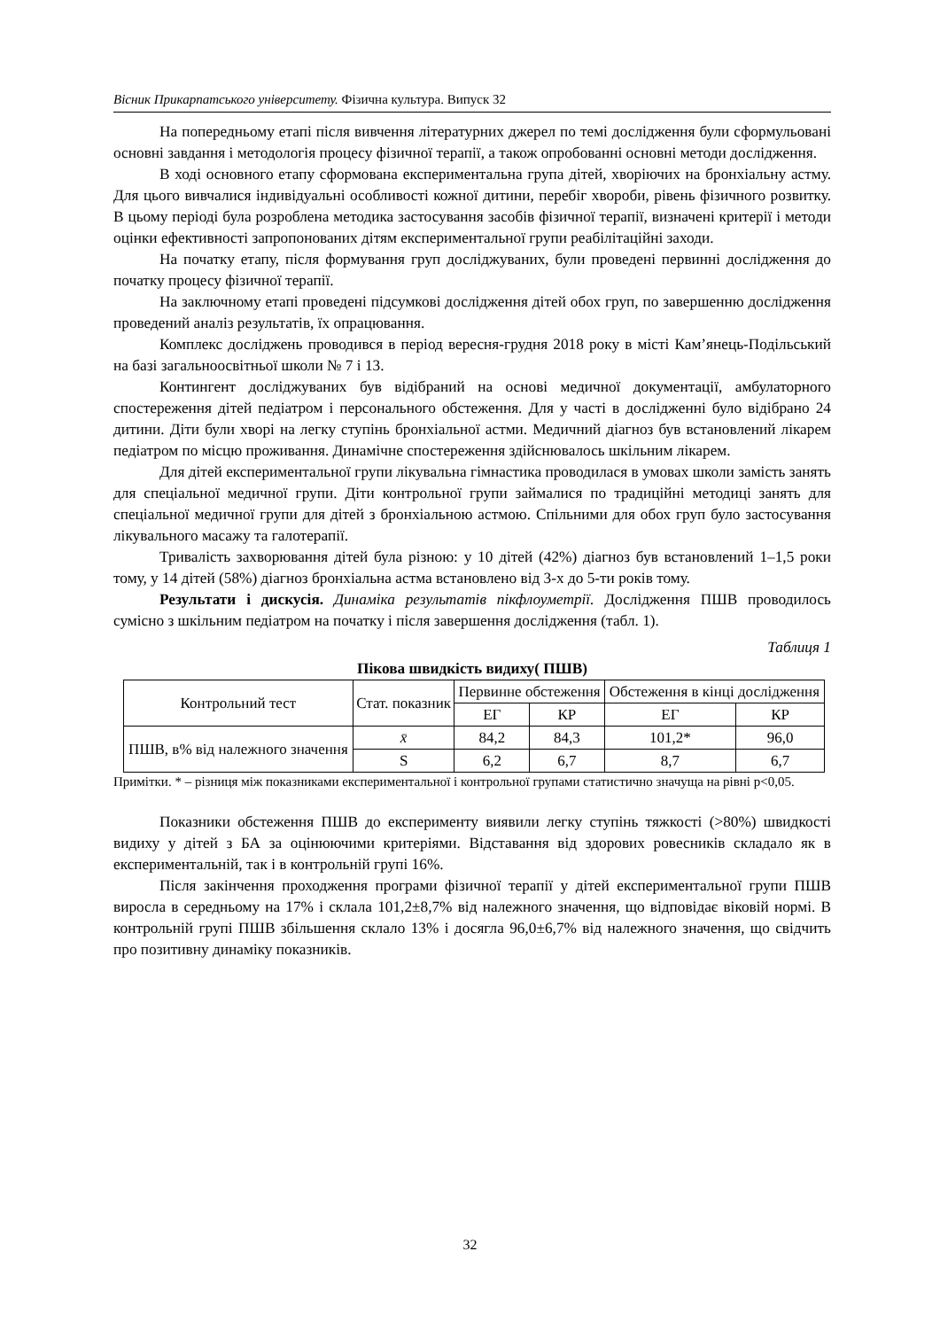Вісник Прикарпатського університету. Фізична культура. Випуск 32
На попередньому етапі після вивчення літературних джерел по темі дослідження були сформульовані основні завдання і методологія процесу фізичної терапії, а також опробованні основні методи дослідження.
В ході основного етапу сформована експериментальна група дітей, хворіючих на бронхіальну астму. Для цього вивчалися індивідуальні особливості кожної дитини, перебіг хвороби, рівень фізичного розвитку. В цьому періоді була розроблена методика застосування засобів фізичної терапії, визначені критерії і методи оцінки ефективності запропонованих дітям експериментальної групи реабілітаційні заходи.
На початку етапу, після формування груп досліджуваних, були проведені первинні дослідження до початку процесу фізичної терапії.
На заключному етапі проведені підсумкові дослідження дітей обох груп, по завершенню дослідження проведений аналіз результатів, їх опрацювання.
Комплекс досліджень проводився в період вересня-грудня 2018 року в місті Кам’янець-Подільський на базі загальноосвітньої школи № 7 і 13.
Контингент досліджуваних був відібраний на основі медичної документації, амбулаторного спостереження дітей педіатром і персонального обстеження. Для у часті в дослідженні було відібрано 24 дитини. Діти були хворі на легку ступінь бронхіальної астми. Медичний діагноз був встановлений лікарем педіатром по місцю проживання. Динамічне спостереження здійснювалось шкільним лікарем.
Для дітей експериментальної групи лікувальна гімнастика проводилася в умовах школи замість занять для спеціальної медичної групи. Діти контрольної групи займалися по традиційні методиці занять для спеціальної медичної групи для дітей з бронхіальною астмою. Спільними для обох груп було застосування лікувального масажу та галотерапії.
Тривалість захворювання дітей була різною: у 10 дітей (42%) діагноз був встановлений 1–1,5 роки тому, у 14 дітей (58%) діагноз бронхіальна астма встановлено від 3-х до 5-ти років тому.
Результати і дискусія. Динаміка результатів пікфлоуметрії. Дослідження ПШВ проводилось сумісно з шкільним педіатром на початку і після завершення дослідження (табл. 1).
Таблиця 1
Пікова швидкість видиху( ПШВ)
| Контрольний тест | Стат. показник | Первинне обстеження | | Обстеження в кінці дослідження | |
| --- | --- | --- | --- | --- | --- |
| | | ЕГ | КР | ЕГ | КР |
| ПШВ, в% від належного значення | x̄ | 84,2 | 84,3 | 101,2* | 96,0 |
| | S | 6,2 | 6,7 | 8,7 | 6,7 |
Примітки. * – різниця між показниками експериментальної і контрольної групами статистично значуща на рівні p<0,05.
Показники обстеження ПШВ до експерименту виявили легку ступінь тяжкості (>80%) швидкості видиху у дітей з БА за оцінюючими критеріями. Відставання від здорових ровесників складало як в експериментальній, так і в контрольній групі 16%.
Після закінчення проходження програми фізичної терапії у дітей експериментальної групи ПШВ виросла в середньому на 17% і склала 101,2±8,7% від належного значення, що відповідає віковій нормі. В контрольній групі ПШВ збільшення склало 13% і досягла 96,0±6,7% від належного значення, що свідчить про позитивну динаміку показників.
32